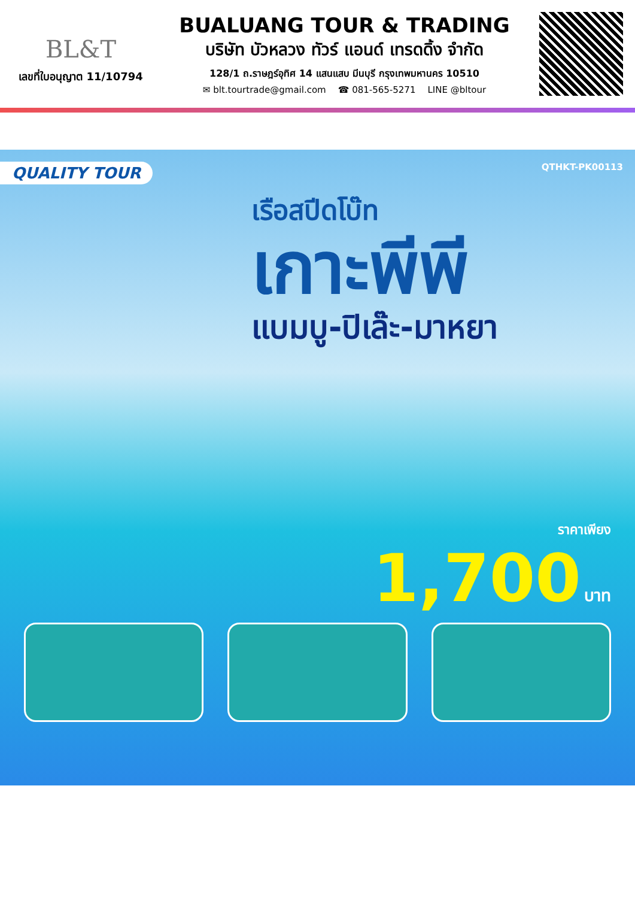BL&T
เลขที่ใบอนุญาต 11/10794
BUALUANG TOUR & TRADING
บริษัท บัวหลวง ทัวร์ แอนด์ เทรดดิ้ง จำกัด
128/1 ถ.ราษฎร์อุทิศ 14 แสนแสบ มีนบุรี กรุงเทพมหานคร 10510
✉ blt.tourtrade@gmail.com ☎ 081-565-5271 LINE @bltour
QTHKT-PK00113
QUALITY TOUR
เรือสปีดโบ๊ท
เกาะพีพี
แบมบู-ปิเล๊ะ-มาหยา
ราคาเพียง
1,700 บาท